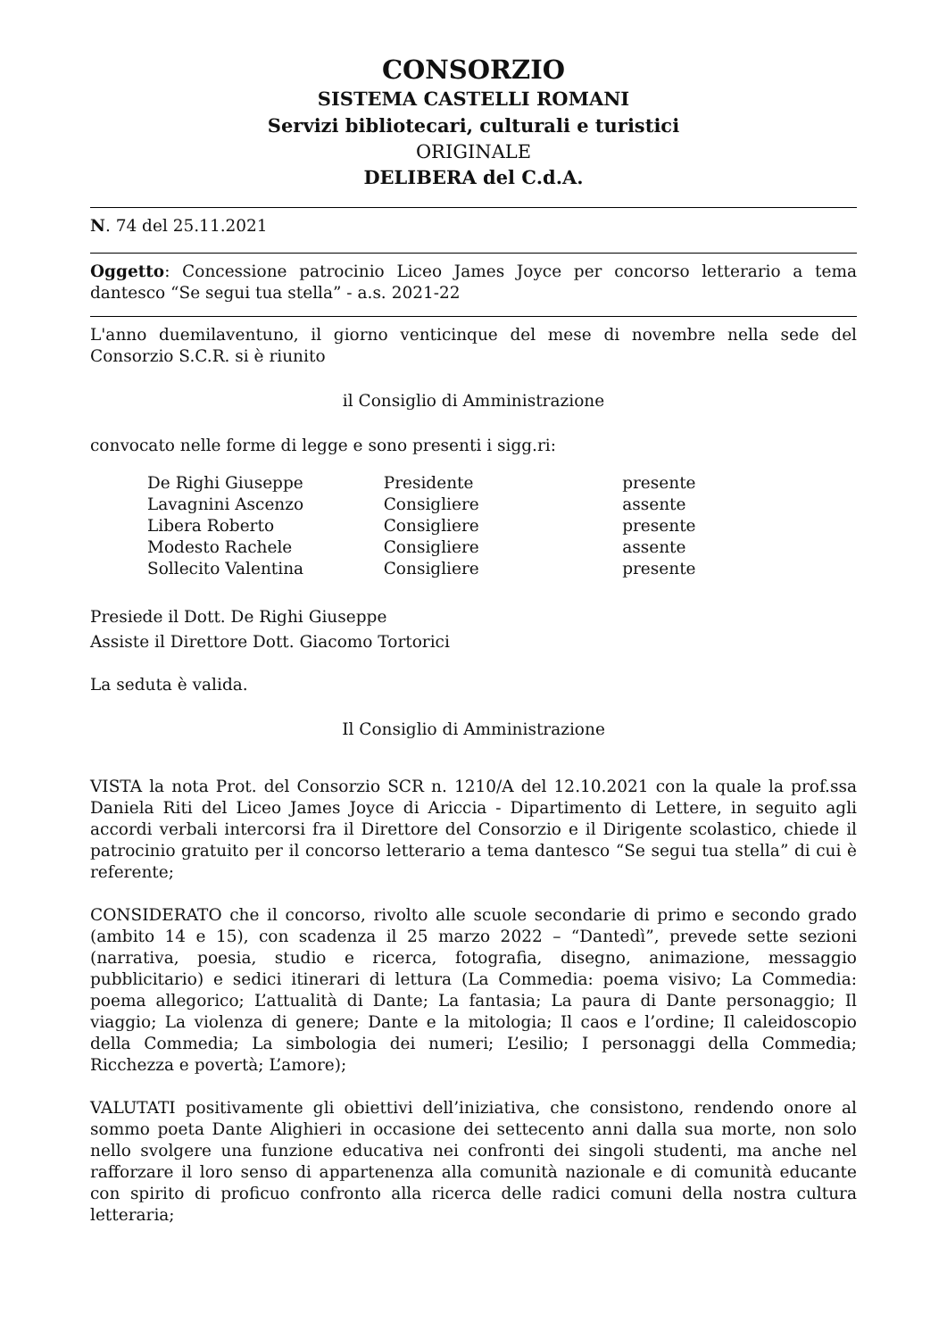CONSORZIO
SISTEMA CASTELLI ROMANI
Servizi bibliotecari, culturali e turistici
ORIGINALE
DELIBERA del C.d.A.
N. 74 del 25.11.2021
Oggetto: Concessione patrocinio Liceo James Joyce per concorso letterario a tema dantesco “Se segui tua stella” - a.s. 2021-22
L'anno duemilaventuno, il giorno venticinque del mese di novembre nella sede del Consorzio S.C.R. si è riunito
il Consiglio di Amministrazione
convocato nelle forme di legge e sono presenti i sigg.ri:
| De Righi Giuseppe | Presidente | presente |
| Lavagnini Ascenzo | Consigliere | assente |
| Libera Roberto | Consigliere | presente |
| Modesto Rachele | Consigliere | assente |
| Sollecito Valentina | Consigliere | presente |
Presiede il Dott. De Righi Giuseppe
Assiste il Direttore Dott. Giacomo Tortorici
La seduta è valida.
Il Consiglio di Amministrazione
VISTA la nota Prot. del Consorzio SCR n. 1210/A del 12.10.2021 con la quale la prof.ssa Daniela Riti del Liceo James Joyce di Ariccia - Dipartimento di Lettere, in seguito agli accordi verbali intercorsi fra il Direttore del Consorzio e il Dirigente scolastico, chiede il patrocinio gratuito per il concorso letterario a tema dantesco “Se segui tua stella” di cui è referente;
CONSIDERATO che il concorso, rivolto alle scuole secondarie di primo e secondo grado (ambito 14 e 15), con scadenza il 25 marzo 2022 – “Dantedì”, prevede sette sezioni (narrativa, poesia, studio e ricerca, fotografia, disegno, animazione, messaggio pubblicitario) e sedici itinerari di lettura (La Commedia: poema visivo; La Commedia: poema allegorico; L’attualità di Dante; La fantasia; La paura di Dante personaggio; Il viaggio; La violenza di genere; Dante e la mitologia; Il caos e l’ordine; Il caleidoscopio della Commedia; La simbologia dei numeri; L’esilio; I personaggi della Commedia; Ricchezza e povertà; L’amore);
VALUTATI positivamente gli obiettivi dell’iniziativa, che consistono, rendendo onore al sommo poeta Dante Alighieri in occasione dei settecento anni dalla sua morte, non solo nello svolgere una funzione educativa nei confronti dei singoli studenti, ma anche nel rafforzare il loro senso di appartenenza alla comunità nazionale e di comunità educante con spirito di proficuo confronto alla ricerca delle radici comuni della nostra cultura letteraria;